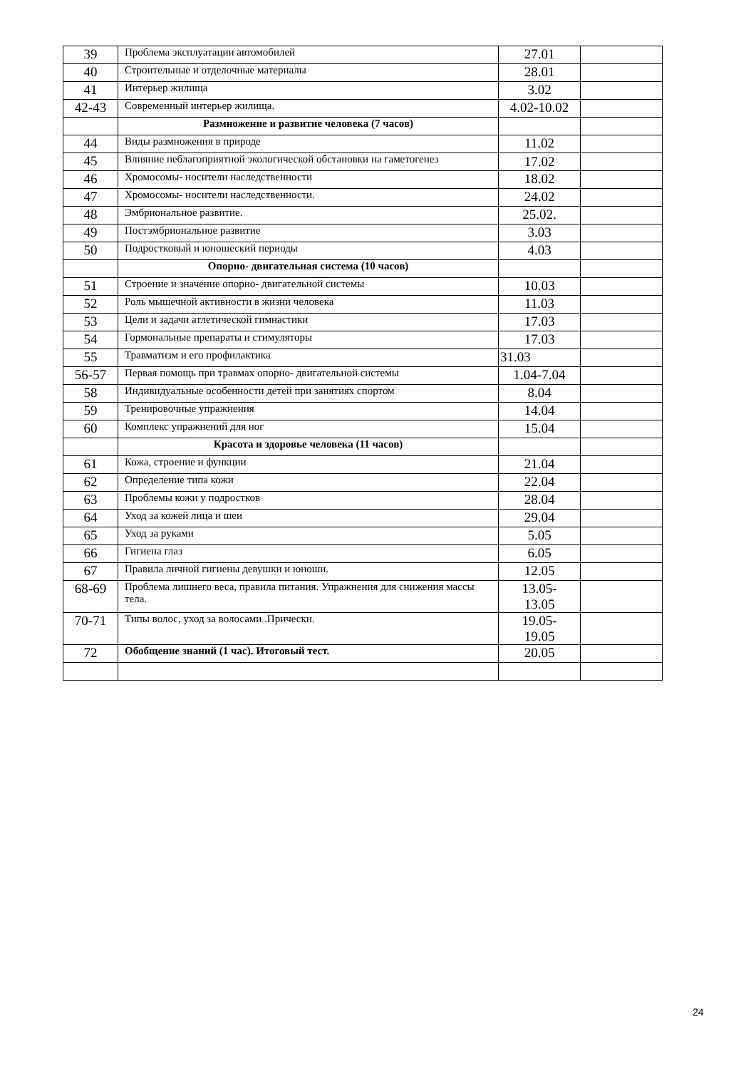| 39 | Проблема эксплуатации автомобилей | 27.01 | |
| 40 | Строительные и отделочные материалы | 28.01 | |
| 41 | Интерьер жилища | 3.02 | |
| 42-43 | Современный интерьер жилища. | 4.02-10.02 | |
| | Размножение и развитие человека (7 часов) | | |
| 44 | Виды размножения в природе | 11.02 | |
| 45 | Влияние неблагоприятной экологической обстановки на гаметогенез | 17.02 | |
| 46 | Хромосомы- носители наследственности | 18.02 | |
| 47 | Хромосомы- носители наследственности. | 24.02 | |
| 48 | Эмбриональное развитие. | 25.02. | |
| 49 | Постэмбриональное развитие | 3.03 | |
| 50 | Подростковый и юношеский периоды | 4.03 | |
| | Опорно- двигательная система (10 часов) | | |
| 51 | Строение и значение опорно- двигательной системы | 10.03 | |
| 52 | Роль мышечной активности в жизни человека | 11.03 | |
| 53 | Цели и задачи атлетической гимнастики | 17.03 | |
| 54 | Гормональные препараты и стимуляторы | 17.03 | |
| 55 | Травматизм и его профилактика | 31.03 | |
| 56-57 | Первая помощь при травмах опорно- двигательной системы | 1.04-7.04 | |
| 58 | Индивидуальные особенности детей при занятиях спортом | 8.04 | |
| 59 | Тренировочные упражнения | 14.04 | |
| 60 | Комплекс упражнений для ног | 15.04 | |
| | Красота и здоровье человека (11 часов) | | |
| 61 | Кожа, строение и функции | 21.04 | |
| 62 | Определение типа кожи | 22.04 | |
| 63 | Проблемы кожи у подростков | 28.04 | |
| 64 | Уход за кожей лица и шеи | 29.04 | |
| 65 | Уход за руками | 5.05 | |
| 66 | Гигиена глаз | 6.05 | |
| 67 | Правила личной гигиены девушки и юноши. | 12.05 | |
| 68-69 | Проблема лишнего веса, правила питания. Упражнения для снижения массы тела. | 13.05- 13.05 | |
| 70-71 | Типы волос, уход за волосами .Прически. | 19.05- 19.05 | |
| 72 | Обобщение знаний (1 час). Итоговый тест. | 20.05 | |
24